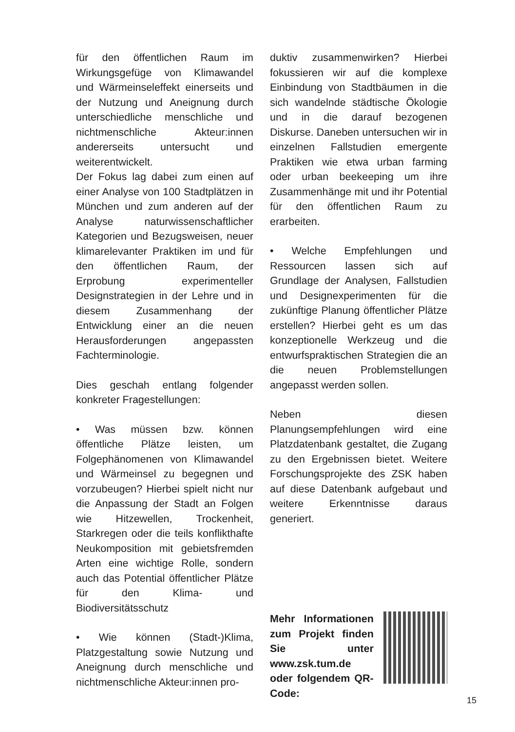für den öffentlichen Raum im Wirkungsgefüge von Klimawandel und Wärmeinseleffekt einerseits und der Nutzung und Aneignung durch unterschiedliche menschliche und nichtmenschliche Akteur:innen andererseits untersucht und weiterentwickelt.
Der Fokus lag dabei zum einen auf einer Analyse von 100 Stadtplätzen in München und zum anderen auf der Analyse naturwissenschaftlicher Kategorien und Bezugsweisen, neuer klimarelevanter Praktiken im und für den öffentlichen Raum, der Erprobung experimenteller Designstrategien in der Lehre und in diesem Zusammenhang der Entwicklung einer an die neuen Herausforderungen angepassten Fachterminologie.
Dies geschah entlang folgender konkreter Fragestellungen:
• Was müssen bzw. können öffentliche Plätze leisten, um Folgephänomenen von Klimawandel und Wärmeinsel zu begegnen und vorzubeugen? Hierbei spielt nicht nur die Anpassung der Stadt an Folgen wie Hitzewellen, Trockenheit, Starkregen oder die teils konflikthafte Neukomposition mit gebietsfremden Arten eine wichtige Rolle, sondern auch das Potential öffentlicher Plätze für den Klima- und Biodiversitätsschutz
• Wie können (Stadt-)Klima, Platzgestaltung sowie Nutzung und Aneignung durch menschliche und nichtmenschliche Akteur:innen pro-
duktiv zusammenwirken? Hierbei fokussieren wir auf die komplexe Einbindung von Stadtbäumen in die sich wandelnde städtische Ökologie und in die darauf bezogenen Diskurse. Daneben untersuchen wir in einzelnen Fallstudien emergente Praktiken wie etwa urban farming oder urban beekeeping um ihre Zusammenhänge mit und ihr Potential für den öffentlichen Raum zu erarbeiten.
• Welche Empfehlungen und Ressourcen lassen sich auf Grundlage der Analysen, Fallstudien und Designexperimenten für die zukünftige Planung öffentlicher Plätze erstellen? Hierbei geht es um das konzeptionelle Werkzeug und die entwurfspraktischen Strategien die an die neuen Problemstellungen angepasst werden sollen.
Neben diesen Planungsempfehlungen wird eine Platzdatenbank gestaltet, die Zugang zu den Ergebnissen bietet. Weitere Forschungsprojekte des ZSK haben auf diese Datenbank aufgebaut und weitere Erkenntnisse daraus generiert.
Mehr Informationen zum Projekt finden Sie unter www.zsk.tum.de oder folgendem QR-Code:
15